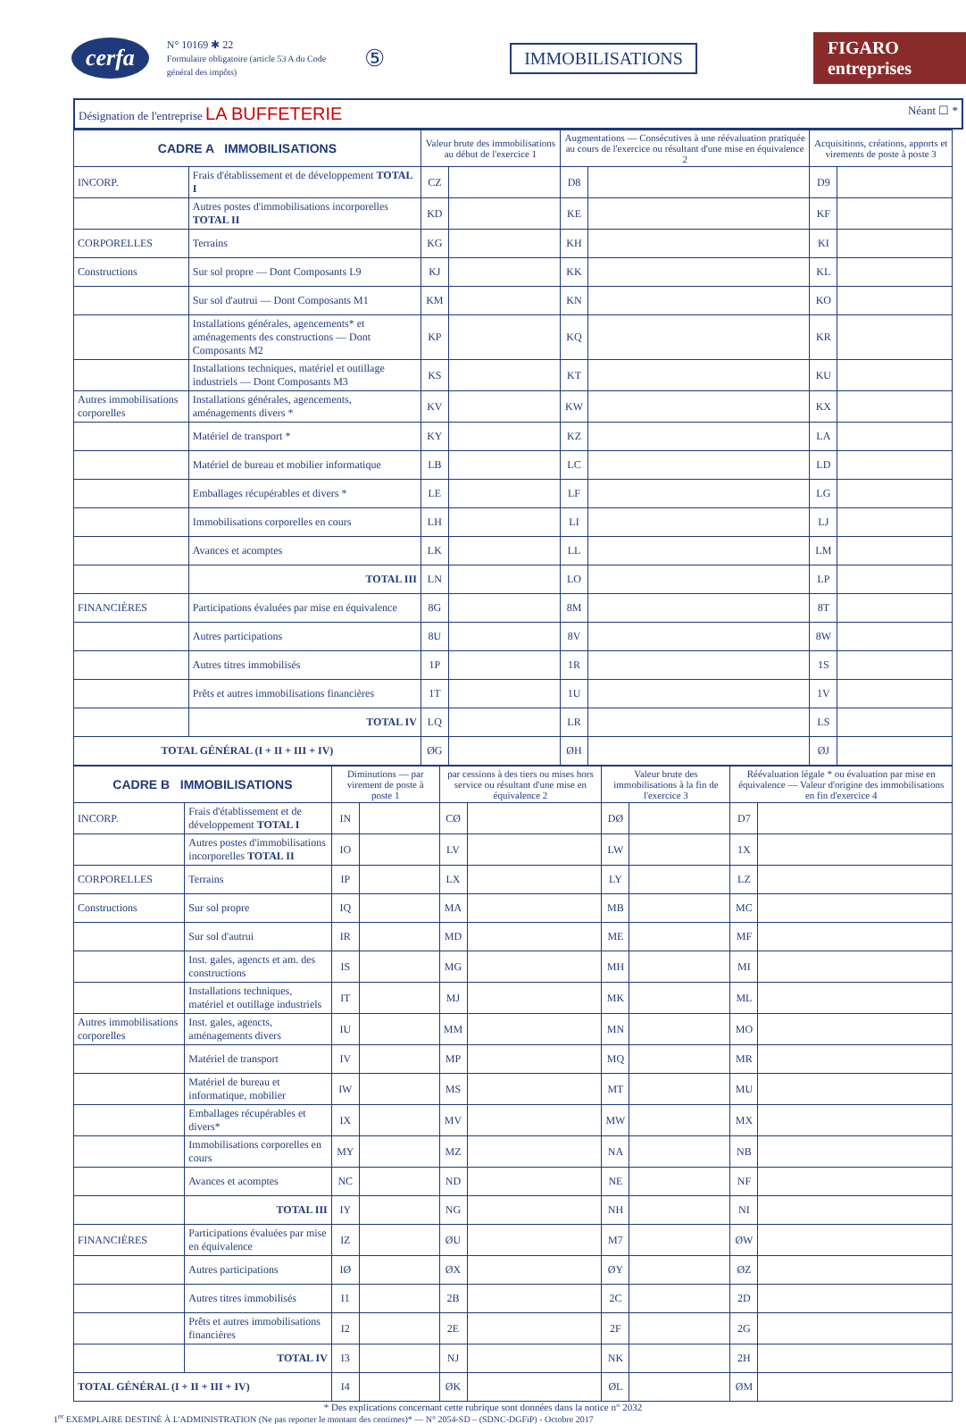cerfa
N° 10169 ✱ 22
Formulaire obligatoire (article 53 A du Code général des impôts)
⑤ IMMOBILISATIONS FIGARO entreprises
Désignation de l'entreprise LA BUFFETERIE Néant ☐ *
| CADRE A IMMOBILISATIONS | | Valeur brute des immobilisations au début de l'exercice 1 | | Augmentations — Consécutives à une réévaluation pratiquée au cours de l'exercice ou résultant d'une mise en équivalence 2 | | Acquisitions, créations, apports et virements de poste à poste 3 | |
| --- | --- | --- | --- | --- | --- | --- | --- |
| INCORP. | Frais d'établissement et de développement TOTAL I | CZ | | D8 | | D9 | |
| | Autres postes d'immobilisations incorporelles TOTAL II | KD | | KE | | KF | |
| CORPORELLES | Terrains | KG | | KH | | KI | |
| Constructions | Sur sol propre — Dont Composants L9 | KJ | | KK | | KL | |
| | Sur sol d'autrui — Dont Composants M1 | KM | | KN | | KO | |
| | Installations générales, agencements* et aménagements des constructions — Dont Composants M2 | KP | | KQ | | KR | |
| | Installations techniques, matériel et outillage industriels — Dont Composants M3 | KS | | KT | | KU | |
| Autres immobilisations corporelles | Installations générales, agencements, aménagements divers * | KV | | KW | | KX | |
| | Matériel de transport * | KY | | KZ | | LA | |
| | Matériel de bureau et mobilier informatique | LB | | LC | | LD | |
| | Emballages récupérables et divers * | LE | | LF | | LG | |
| | Immobilisations corporelles en cours | LH | | LI | | LJ | |
| | Avances et acomptes | LK | | LL | | LM | |
| | TOTAL III | LN | | LO | | LP | |
| FINANCIÈRES | Participations évaluées par mise en équivalence | 8G | | 8M | | 8T | |
| | Autres participations | 8U | | 8V | | 8W | |
| | Autres titres immobilisés | 1P | | 1R | | 1S | |
| | Prêts et autres immobilisations financières | 1T | | 1U | | 1V | |
| | TOTAL IV | LQ | | LR | | LS | |
| TOTAL GÉNÉRAL (I + II + III + IV) | | ØG | | ØH | | ØJ | |
| CADRE B IMMOBILISATIONS | | Diminutions — par virement de poste à poste 1 | | par cessions à des tiers ou mises hors service ou résultant d'une mise en équivalence 2 | | Valeur brute des immobilisations à la fin de l'exercice 3 | | Réévaluation légale * ou évaluation par mise en équivalence — Valeur d'origine des immobilisations en fin d'exercice 4 | |
| --- | --- | --- | --- | --- | --- | --- | --- | --- | --- |
| INCORP. | Frais d'établissement et de développement TOTAL I | IN | | CØ | | DØ | | D7 | |
| | Autres postes d'immobilisations incorporelles TOTAL II | IO | | LV | | LW | | 1X | |
| CORPORELLES | Terrains | IP | | LX | | LY | | LZ | |
| Constructions | Sur sol propre | IQ | | MA | | MB | | MC | |
| | Sur sol d'autrui | IR | | MD | | ME | | MF | |
| | Inst. gales, agencts et am. des constructions | IS | | MG | | MH | | MI | |
| | Installations techniques, matériel et outillage industriels | IT | | MJ | | MK | | ML | |
| Autres immobilisations corporelles | Inst. gales, agencts, aménagements divers | IU | | MM | | MN | | MO | |
| | Matériel de transport | IV | | MP | | MQ | | MR | |
| | Matériel de bureau et informatique, mobilier | IW | | MS | | MT | | MU | |
| | Emballages récupérables et divers* | IX | | MV | | MW | | MX | |
| | Immobilisations corporelles en cours | MY | | MZ | | NA | | NB | |
| | Avances et acomptes | NC | | ND | | NE | | NF | |
| | TOTAL III | IY | | NG | | NH | | NI | |
| FINANCIÈRES | Participations évaluées par mise en équivalence | IZ | | ØU | | M7 | | ØW | |
| | Autres participations | IØ | | ØX | | ØY | | ØZ | |
| | Autres titres immobilisés | I1 | | 2B | | 2C | | 2D | |
| | Prêts et autres immobilisations financières | I2 | | 2E | | 2F | | 2G | |
| | TOTAL IV | I3 | | NJ | | NK | | 2H | |
| TOTAL GÉNÉRAL (I + II + III + IV) | | I4 | | ØK | | ØL | | ØM | |
* Des explications concernant cette rubrique sont données dans la notice n° 2032
1<sup>er</sup> EXEMPLAIRE DESTINÉ À L'ADMINISTRATION (Ne pas reporter le montant des centimes)* — N° 2054-SD – (SDNC-DGFiP) - Octobre 2017